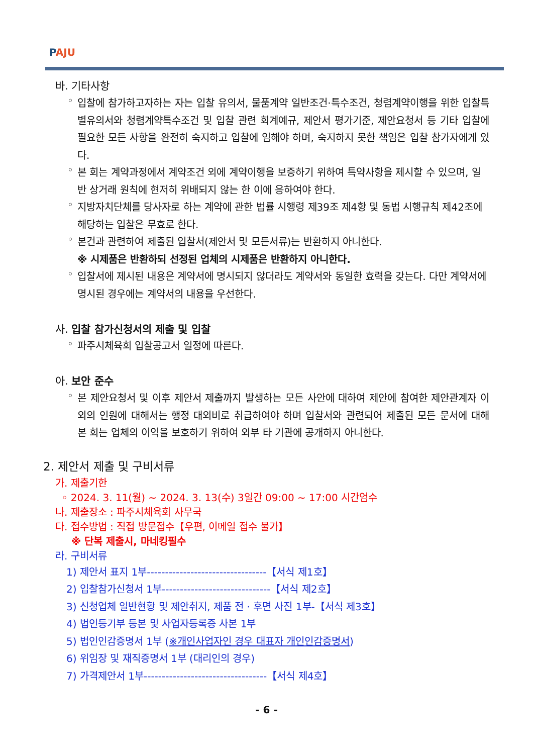PAJU
바. 기타사항
◦
입찰에 참가하고자하는 자는 입찰 유의서, 물품계약 일반조건·특수조건, 청렴계약이행을 위한 입찰특별유의서와 청렴계약특수조건 및 입찰 관련 회계예규, 제안서 평가기준, 제안요청서 등 기타 입찰에 필요한 모든 사항을 완전히 숙지하고 입찰에 임해야 하며, 숙지하지 못한 책임은 입찰 참가자에게 있다.
◦
본 회는 계약과정에서 계약조건 외에 계약이행을 보증하기 위하여 특약사항을 제시할 수 있으며, 일반 상거래 원칙에 현저히 위배되지 않는 한 이에 응하여야 한다.
◦
지방자치단체를 당사자로 하는 계약에 관한 법률 시행령 제39조 제4항 및 동법 시행규칙 제42조에 해당하는 입찰은 무효로 한다.
◦
본건과 관련하여 제출된 입찰서(제안서 및 모든서류)는 반환하지 아니한다.
※ 시제품은 반환하되 선정된 업체의 시제품은 반환하지 아니한다.
◦
입찰서에 제시된 내용은 계약서에 명시되지 않더라도 계약서와 동일한 효력을 갖는다. 다만 계약서에 명시된 경우에는 계약서의 내용을 우선한다.
사. 입찰 참가신청서의 제출 및 입찰
◦ 파주시체육회 입찰공고서 일정에 따른다.
아. 보안 준수
◦
본 제안요청서 및 이후 제안서 제출까지 발생하는 모든 사안에 대하여 제안에 참여한 제안관계자 이외의 인원에 대해서는 행정 대외비로 취급하여야 하며 입찰서와 관련되어 제출된 모든 문서에 대해 본 회는 업체의 이익을 보호하기 위하여 외부 타 기관에 공개하지 아니한다.
2. 제안서 제출 및 구비서류
가. 제출기한
◦ 2024. 3. 11(월) ~ 2024. 3. 13(수) 3일간 09:00 ~ 17:00 시간엄수
나. 제출장소 : 파주시체육회 사무국
다. 접수방법 : 직접 방문접수【우편, 이메일 접수 불가】
※ 단복 제출시, 마네킹필수
라. 구비서류
1) 제안서 표지 1부---------------------------------【서식 제1호】
2) 입찰참가신청서 1부------------------------------【서식 제2호】
3) 신청업체 일반현황 및 제안취지, 제품 전 · 후면 사진 1부-【서식 제3호】
4) 법인등기부 등본 및 사업자등록증 사본 1부
5) 법인인감증명서 1부 (※개인사업자인 경우 대표자 개인인감증명서)
6) 위임장 및 재직증명서 1부 (대리인의 경우)
7) 가격제안서 1부----------------------------------【서식 제4호】
- 6 -